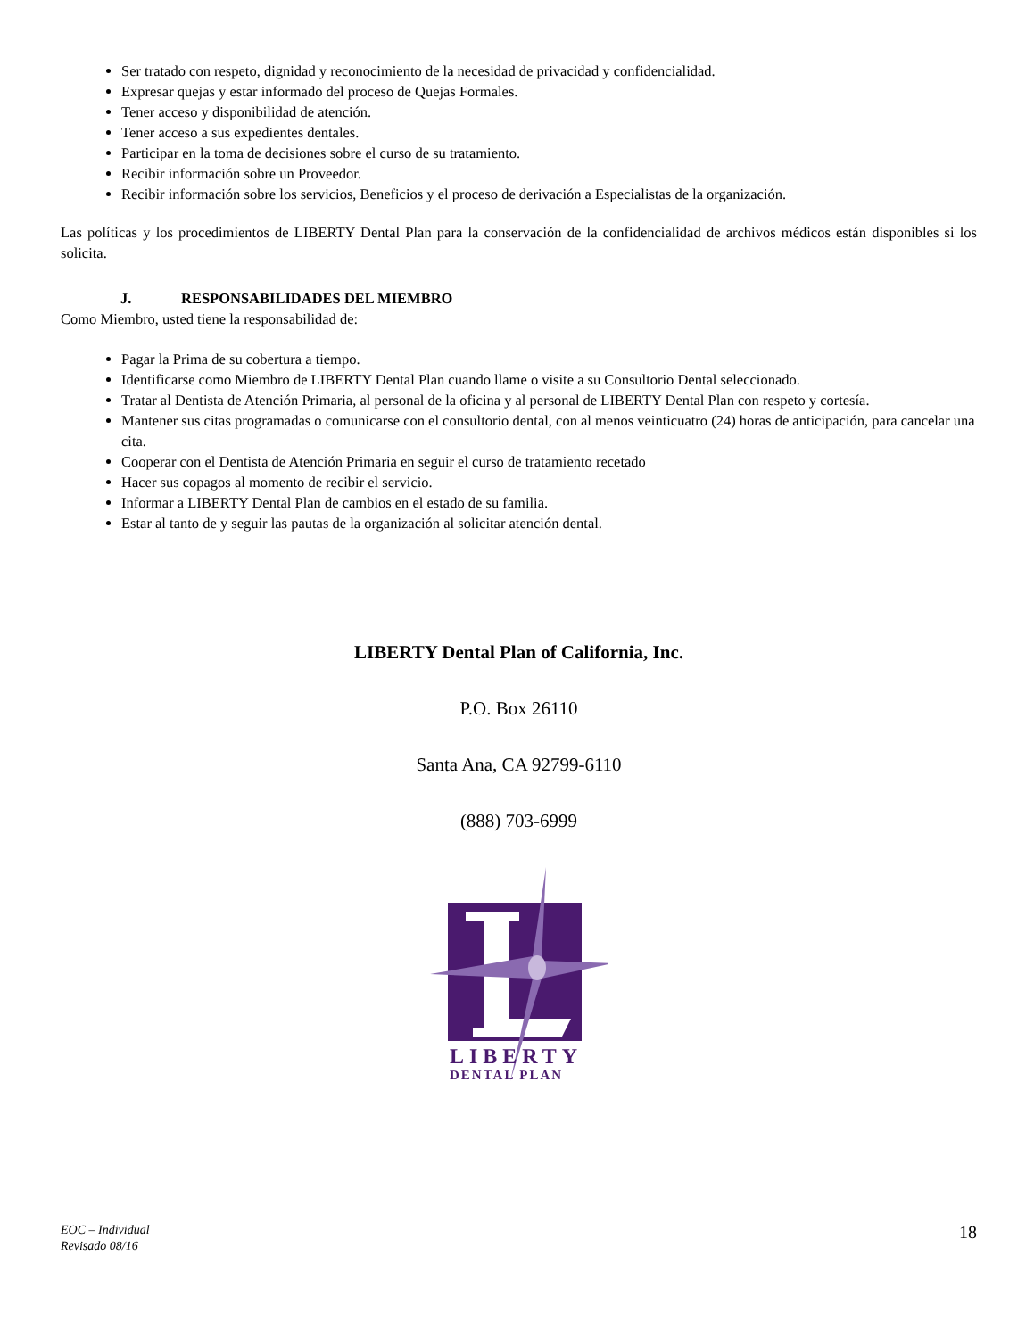Ser tratado con respeto, dignidad y reconocimiento de la necesidad de privacidad y confidencialidad.
Expresar quejas y estar informado del proceso de Quejas Formales.
Tener acceso y disponibilidad de atención.
Tener acceso a sus expedientes dentales.
Participar en la toma de decisiones sobre el curso de su tratamiento.
Recibir información sobre un Proveedor.
Recibir información sobre los servicios, Beneficios y el proceso de derivación a Especialistas de la organización.
Las políticas y los procedimientos de LIBERTY Dental Plan para la conservación de la confidencialidad de archivos médicos están disponibles si los solicita.
J. RESPONSABILIDADES DEL MIEMBRO
Como Miembro, usted tiene la responsabilidad de:
Pagar la Prima de su cobertura a tiempo.
Identificarse como Miembro de LIBERTY Dental Plan cuando llame o visite a su Consultorio Dental seleccionado.
Tratar al Dentista de Atención Primaria, al personal de la oficina y al personal de LIBERTY Dental Plan con respeto y cortesía.
Mantener sus citas programadas o comunicarse con el consultorio dental, con al menos veinticuatro (24) horas de anticipación, para cancelar una cita.
Cooperar con el Dentista de Atención Primaria en seguir el curso de tratamiento recetado
Hacer sus copagos al momento de recibir el servicio.
Informar a LIBERTY Dental Plan de cambios en el estado de su familia.
Estar al tanto de y seguir las pautas de la organización al solicitar atención dental.
LIBERTY Dental Plan of California, Inc.
P.O. Box 26110
Santa Ana, CA 92799-6110
(888) 703-6999
LIBERTY
DENTAL PLAN
EOC – Individual
Revisado 08/16 18